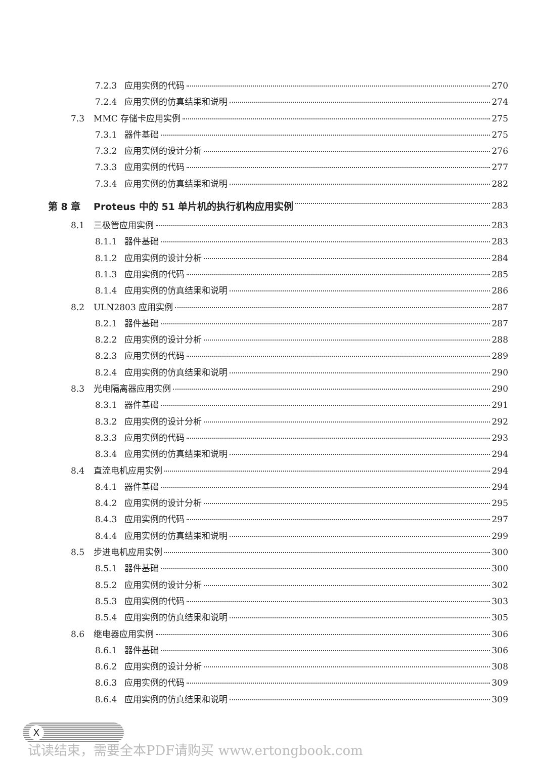7.2.3 应用实例的代码 270
7.2.4 应用实例的仿真结果和说明 274
7.3 MMC 存储卡应用实例 275
7.3.1 器件基础 275
7.3.2 应用实例的设计分析 276
7.3.3 应用实例的代码 277
7.3.4 应用实例的仿真结果和说明 282
第 8 章 Proteus 中的 51 单片机的执行机构应用实例 283
8.1 三极管应用实例 283
8.1.1 器件基础 283
8.1.2 应用实例的设计分析 284
8.1.3 应用实例的代码 285
8.1.4 应用实例的仿真结果和说明 286
8.2 ULN2803 应用实例 287
8.2.1 器件基础 287
8.2.2 应用实例的设计分析 288
8.2.3 应用实例的代码 289
8.2.4 应用实例的仿真结果和说明 290
8.3 光电隔离器应用实例 290
8.3.1 器件基础 291
8.3.2 应用实例的设计分析 292
8.3.3 应用实例的代码 293
8.3.4 应用实例的仿真结果和说明 294
8.4 直流电机应用实例 294
8.4.1 器件基础 294
8.4.2 应用实例的设计分析 295
8.4.3 应用实例的代码 297
8.4.4 应用实例的仿真结果和说明 299
8.5 步进电机应用实例 300
8.5.1 器件基础 300
8.5.2 应用实例的设计分析 302
8.5.3 应用实例的代码 303
8.5.4 应用实例的仿真结果和说明 305
8.6 继电器应用实例 306
8.6.1 器件基础 306
8.6.2 应用实例的设计分析 308
8.6.3 应用实例的代码 309
8.6.4 应用实例的仿真结果和说明 309
X
试读结束，需要全本PDF请购买 www.ertongbook.com